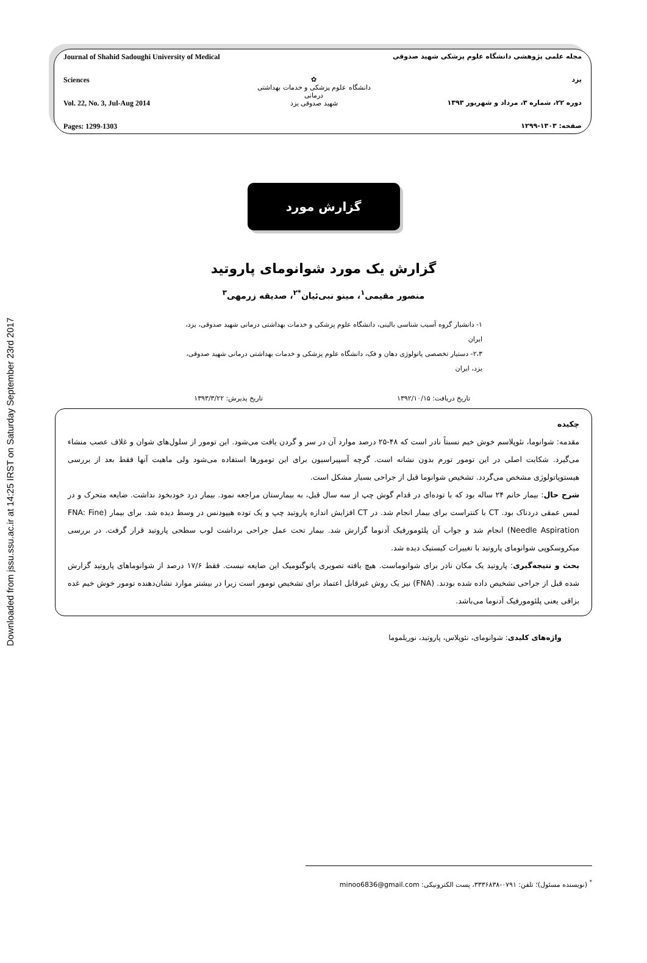Downloaded from jssu.ssu.ac.ir at 14:25 IRST on Saturday September 23rd 2017
Journal of Shahid Sadoughi University of Medical Sciences
Vol. 22, No. 3, Jul-Aug 2014
Pages: 1299-1303
✿
دانشگاه علوم پزشکی و خدمات بهداشتی درمانی
شهید صدوقی یزد
مجله علمی پژوهشی دانشگاه علوم پزشکی شهید صدوقی یزد
دوره ۲۲، شماره ۳، مرداد و شهریور ۱۳۹۳
صفحه: ۱۳۰۳-۱۲۹۹
گزارش مورد
گزارش یک مورد شوانومای پاروتید
منصور مقیمی<sup>۱</sup>، مینو نبی‌ئیان<sup>*۲</sup>، صدیقه زرمهی<sup>۳</sup>
۱- دانشیار گروه آسیب شناسی بالینی، دانشگاه علوم پزشکی و خدمات بهداشتی درمانی شهید صدوقی، یزد، ایران
۲،۳- دستیار تخصصی پاتولوژی دهان و فک، دانشگاه علوم پزشکی و خدمات بهداشتی درمانی شهید صدوقی، یزد، ایران
تاریخ دریافت: ۱۳۹۲/۱۰/۱۵ تاریخ پذیرش: ۱۳۹۳/۳/۲۲
چکیده
مقدمه: شوانوما، نئوپلاسم خوش خیم نسبتاً نادر است که ۴۸-۲۵ درصد موارد آن در سر و گردن یافت می‌شود. این تومور از سلول‌های شوان و غلاف عصب منشاء می‌گیرد. شکایت اصلی در این تومور تورم بدون نشانه است. گرچه آسپیراسیون برای این تومورها استفاده می‌شود ولی ماهیت آنها فقط بعد از بررسی هیستوپاتولوژی مشخص می‌گردد. تشخیص شوانوما قبل از جراحی بسیار مشکل است.
شرح حال: بیمار خانم ۲۴ ساله بود که با توده‌ای در قدام گوش چپ از سه سال قبل، به بیمارستان مراجعه نمود. بیمار درد خودبخود نداشت. ضایعه متحرک و در لمس عمقی دردناک بود. CT با کنتراست برای بیمار انجام شد. در CT افزایش اندازه پاروتید چپ و یک توده هیپودنس در وسط دیده شد. برای بیمار (FNA: Fine Needle Aspiration) انجام شد و جواب آن پلئومورفیک آدنوما گزارش شد. بیمار تحت عمل جراحی برداشت لوب سطحی پاروتید قرار گرفت. در بررسی میکروسکوپی شوانومای پاروتید با تغییرات کیستیک دیده شد.
بحث و نتیجه‌گیری: پاروتید یک مکان نادر برای شوانوماست. هیچ یافته تصویری پاتوگنومیک این ضایعه نیست. فقط ۱۷/۶ درصد از شوانوماهای پاروتید گزارش شده قبل از جراحی تشخیص داده شده بودند. (FNA) نیز یک روش غیرقابل اعتماد برای تشخیص تومور است زیرا در بیشتر موارد نشان‌دهنده تومور خوش خیم غده بزاقی یعنی پلئومورفیک آدنوما می‌باشد.
واژه‌های کلیدی: شوانومای، نئوپلاس، پاروتید، نوریلموما
<sup>*</sup> (نویسنده مسئول)؛ تلفن: ۰۷۹۱-۳۳۳۶۸۳۸، پست الکترونیکی: minoo6836@gmail.com